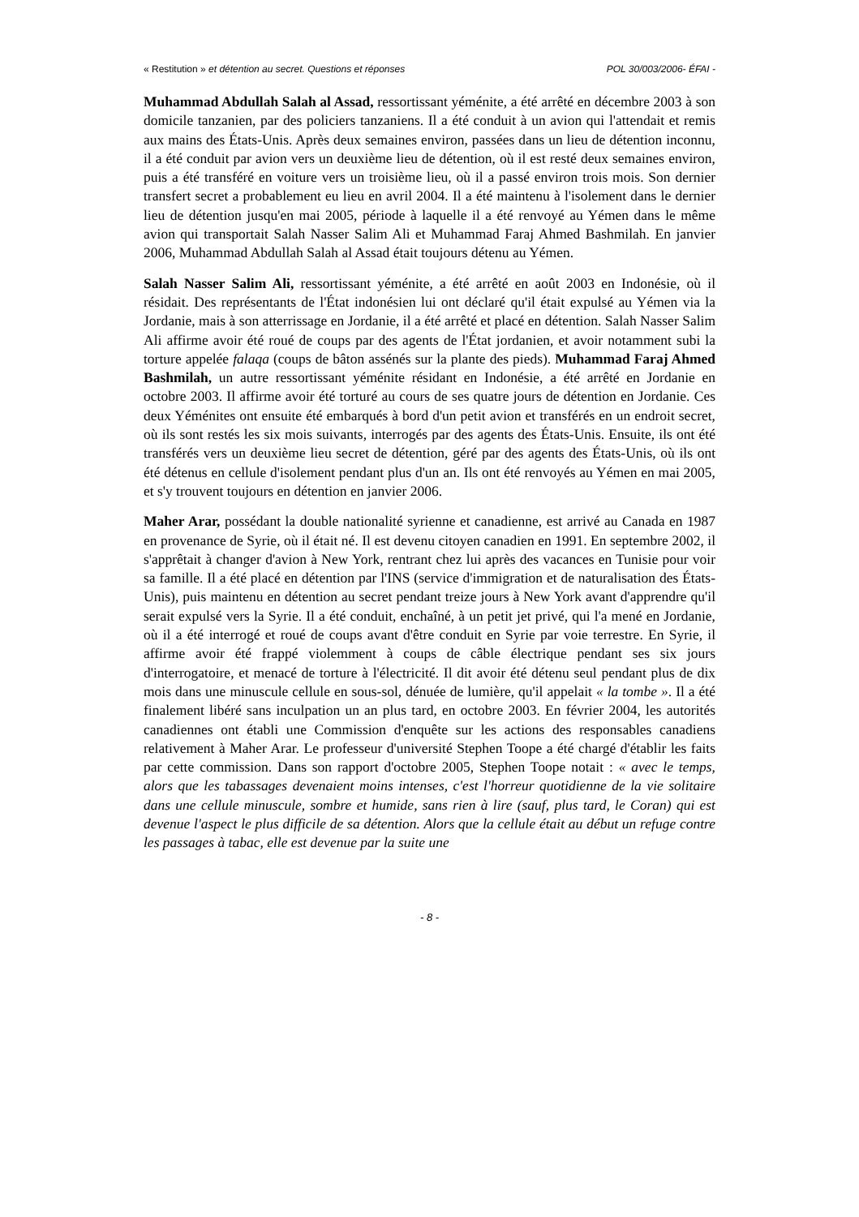« Restitution » et détention au secret. Questions et réponses POL 30/003/2006- ÉFAI -
Muhammad Abdullah Salah al Assad, ressortissant yéménite, a été arrêté en décembre 2003 à son domicile tanzanien, par des policiers tanzaniens. Il a été conduit à un avion qui l'attendait et remis aux mains des États-Unis. Après deux semaines environ, passées dans un lieu de détention inconnu, il a été conduit par avion vers un deuxième lieu de détention, où il est resté deux semaines environ, puis a été transféré en voiture vers un troisième lieu, où il a passé environ trois mois. Son dernier transfert secret a probablement eu lieu en avril 2004. Il a été maintenu à l'isolement dans le dernier lieu de détention jusqu'en mai 2005, période à laquelle il a été renvoyé au Yémen dans le même avion qui transportait Salah Nasser Salim Ali et Muhammad Faraj Ahmed Bashmilah. En janvier 2006, Muhammad Abdullah Salah al Assad était toujours détenu au Yémen.
Salah Nasser Salim Ali, ressortissant yéménite, a été arrêté en août 2003 en Indonésie, où il résidait. Des représentants de l'État indonésien lui ont déclaré qu'il était expulsé au Yémen via la Jordanie, mais à son atterrissage en Jordanie, il a été arrêté et placé en détention. Salah Nasser Salim Ali affirme avoir été roué de coups par des agents de l'État jordanien, et avoir notamment subi la torture appelée falaqa (coups de bâton assénés sur la plante des pieds). Muhammad Faraj Ahmed Bashmilah, un autre ressortissant yéménite résidant en Indonésie, a été arrêté en Jordanie en octobre 2003. Il affirme avoir été torturé au cours de ses quatre jours de détention en Jordanie. Ces deux Yéménites ont ensuite été embarqués à bord d'un petit avion et transférés en un endroit secret, où ils sont restés les six mois suivants, interrogés par des agents des États-Unis. Ensuite, ils ont été transférés vers un deuxième lieu secret de détention, géré par des agents des États-Unis, où ils ont été détenus en cellule d'isolement pendant plus d'un an. Ils ont été renvoyés au Yémen en mai 2005, et s'y trouvent toujours en détention en janvier 2006.
Maher Arar, possédant la double nationalité syrienne et canadienne, est arrivé au Canada en 1987 en provenance de Syrie, où il était né. Il est devenu citoyen canadien en 1991. En septembre 2002, il s'apprêtait à changer d'avion à New York, rentrant chez lui après des vacances en Tunisie pour voir sa famille. Il a été placé en détention par l'INS (service d'immigration et de naturalisation des États-Unis), puis maintenu en détention au secret pendant treize jours à New York avant d'apprendre qu'il serait expulsé vers la Syrie. Il a été conduit, enchaîné, à un petit jet privé, qui l'a mené en Jordanie, où il a été interrogé et roué de coups avant d'être conduit en Syrie par voie terrestre. En Syrie, il affirme avoir été frappé violemment à coups de câble électrique pendant ses six jours d'interrogatoire, et menacé de torture à l'électricité. Il dit avoir été détenu seul pendant plus de dix mois dans une minuscule cellule en sous-sol, dénuée de lumière, qu'il appelait « la tombe ». Il a été finalement libéré sans inculpation un an plus tard, en octobre 2003. En février 2004, les autorités canadiennes ont établi une Commission d'enquête sur les actions des responsables canadiens relativement à Maher Arar. Le professeur d'université Stephen Toope a été chargé d'établir les faits par cette commission. Dans son rapport d'octobre 2005, Stephen Toope notait : « avec le temps, alors que les tabassages devenaient moins intenses, c'est l'horreur quotidienne de la vie solitaire dans une cellule minuscule, sombre et humide, sans rien à lire (sauf, plus tard, le Coran) qui est devenue l'aspect le plus difficile de sa détention. Alors que la cellule était au début un refuge contre les passages à tabac, elle est devenue par la suite une
- 8 -